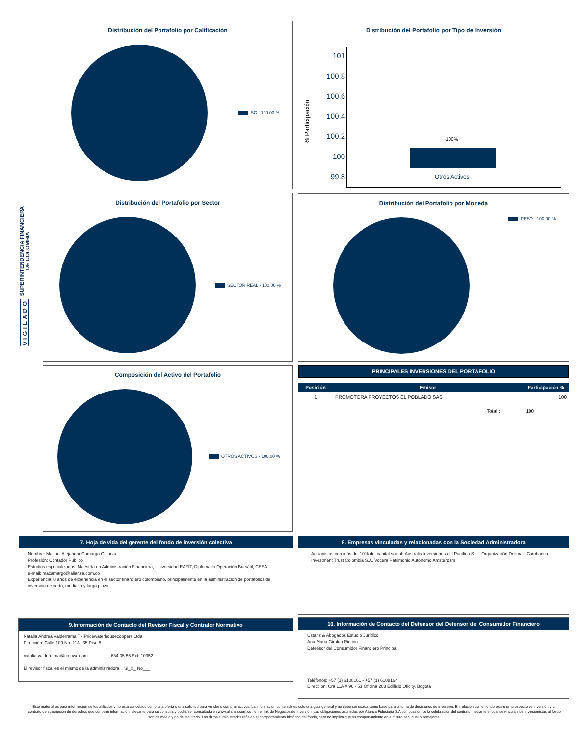SUPERINTENDENCIA FINANCIERA
DE COLOMBIA
VIGILADO
Distribución del Portafolio por Calificación
SC - 100.00 %
Distribución del Portafolio por Tipo de Inversión
101
100.8
100.6
100.4
100.2
100
99.8
% Participación
100%
Otros Activos
Distribución del Portafolio por Sector
SECTOR REAL - 100.00 %
Distribución del Portafolio por Moneda
PESO - 100.00 %
Composición del Activo del Portafolio
OTROS ACTIVOS - 100.00 %
PRINCIPALES INVERSIONES DEL PORTAFOLIO
| Posición | Emisor | Participación % |
| --- | --- | --- |
| 1 | PROMOTORA PROYECTOS EL POBLADO SAS | 100 |
Total : 100
7. Hoja de vida del gerente del fondo de inversión colectiva
Nombre: Manuel Alejandro Camargo Galarza
Profesión: Contador Publico
Estudios especializados: Maestría en Administración Financiera, Universidad EAFIT; Diplomado Operación Bursátil, CESA
e-mail: macamargo@alianza.com.co
Experiencia: 8 años de experiencia en el sector financiero colombiano, principalmente en la administración de portafolios de inversión de corto, mediano y largo plazo.
8. Empresas vinculadas y relacionadas con la Sociedad Administradora
Accionistas con más del 10% del capital social:-Australis Inversiones del Pacífico S.L. -Organización Delima. -Corpbanca Investment Trust Colombia S.A. Vocera Patrimonio Autónomo Amsterdam I
9.Información de Contacto del Revisor Fiscal y Contralor Normativo
Natalia Andrea Valderrama T - Pricewaterhousecoopers Ltda
Dirección: Calle 100 No. 11A- 35 Piso 5
natalia.valderrama@co.pwc.com 634 05 55 Ext: 10352
El revisor fiscal es el mismo de la administradora: Si_X_ No___
10. Información de Contacto del Defensor del Defensor del Consumidor Financiero
Ustariz & Abogados Estudio Jurídico
Ana Maria Giraldo Rincón
Defensor del Consumidor Financiero Principal
Teléfonos: +57 (1) 6108161 - +57 (1) 6108164
Dirección: Cra 11A # 96 - 51 Oficina 203 Edificio Oficity, Bogotá
Este material es para información de los afiliados y no está concebido como una oferta o una solicitud para vender o comprar activos. La información contenida es sólo una guía general y no debe ser usada como base para la toma de decisiones de inversión. En relación con el fondo existe un prospecto de inversión y un contrato de suscripción de derechos que contiene información relevante para su consulta y podrá ser consultada en www.alianza.com.co , en el link de Negocios de Inversión. Las obligaciones asumidas por Alianza Fiduciaria S.A con ocasión de la celebración del contrato mediante el cual se vinculan los inversionistas al fondo son de medio y no de resultado. Los datos suministrados reflejan el comportamiento histórico del fondo, pero no implica que su comportamiento en el futuro sea igual o semejante.